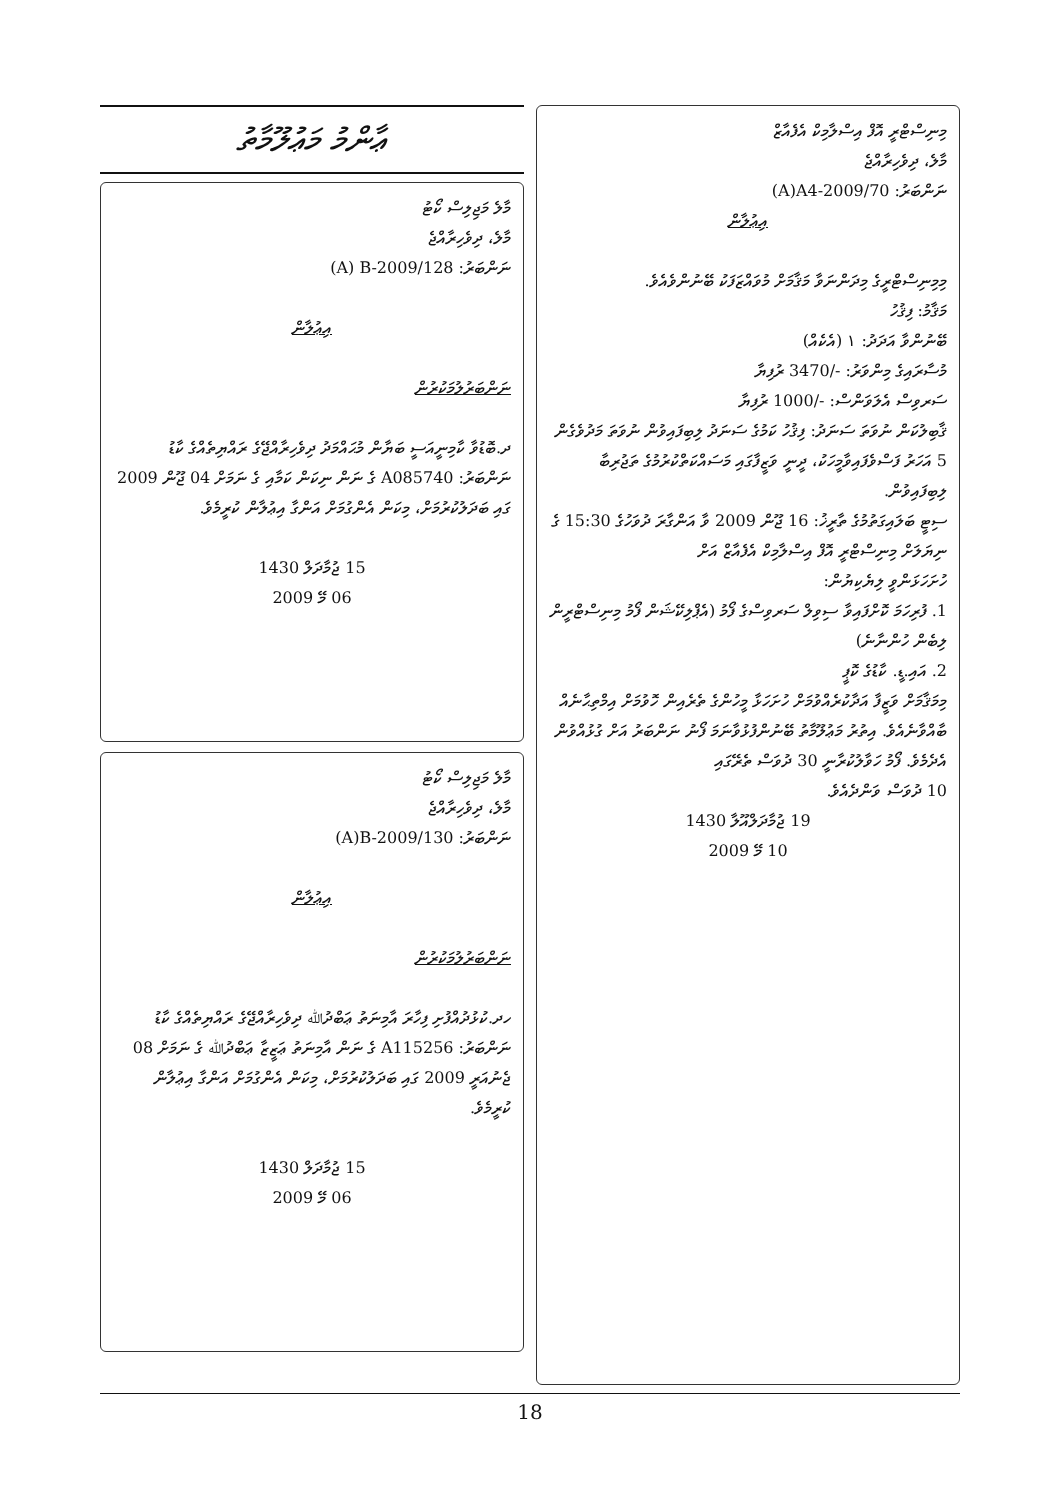މިނިސްޓްރީ އޮފް އިސްލާމިކް އެފެއާޒް
މާލެ، ދިވެހިރާއްޖެ
ނަންބަރު: (A)A4-2009/70
އިޢުލާން
މިމިނިސްޓްރީގެ މިދަންނަވާ މަޤާމަށް މުވައްޒަފަކު ބޭނުންވެއެވެ.
މަޤާމު: ފިޤުހު
ބޭނުންވާ އަދަދު: ١ (އެކެއް)
މުސާރައިގެ މިންވަރު: 3470/- ރުފިޔާ
ސަރވިސް އެލަވަންސް: 1000/- ރުފިޔާ
ޤާބިލުކަން ނުވަތަ ސަނަދު: ފިޤުހު ކަމުގެ ސަނަދު ލިބިފައިވުން ނުވަތަ މަދުވެގެން 5 އަހަރު ފަސްވެފައިވާމީހަކު، ދީނީ ވަޒީފާގައި މަސައްކަތްކުރުމުގެ ތަޖުރިބާ ލިބިފައިވުން.
ސިޓީ ބަލައިގަތުމުގެ ތާރީޚު: 16 ޖޫން 2009 ވާ އަންގާރަ ދުވަހުގެ 15:30 ގެ ނިޔަލަށް މިނިސްޓްރީ އޮފް އިސްލާމިކް އެފެއާޒް އަށް
ހުށަހަޅަންވީ ލިޔެކިޔުން:
1. ފުރިހަމަ ކޮށްފައިވާ ސިވިލް ސަރވިސްގެ ފޯމު (އެޕްލިކޭޝަން ފޯމު މިނިސްޓްރީން ލިބެން ހުންނާނެ)
2. އައި.ޑީ. ކާޑުގެ ކޮޕީ
މިމަޤާމަށް ވަޒީފާ އަދާކުރެއްވުމަށް ހުށަހަޅާ މީހުންގެ ތެރެއިން ހޮވުމަށް އިމްތިޙާނެއް ބާއްވާނެއެވެ. އިތުރު މަޢުލޫމާތު ބޭނުންފުޅުވާނަމަ ފޯނު ނަންބަރު އަށް ގުޅުއްވުން އެދެމެވެ. ފޯމު ހަވާލުކުރާނީ 30 ދުވަސް ތެރޭގައި
10 ދުވަސް ވަންދެއެވެ.
19 ޖުމާދަލްއޫލާ 1430
10 މޭ 2009
ޢާންމު މަޢުލޫމާތު
މާލެ މަޖިލިސް ކޯޓު
މާލެ، ދިވެހިރާއްޖެ
ނަންބަރު: (A) B-2009/128
އިޢުލާން
ނަންބަރުލުމަކުރުން
ދ.ބޮޑުވާ ކާމިނީއަސީ ބަޔާން މުޙައްމަދު ދިވެހިރާއްޖޭގެ ރައްޔިތެއްގެ ކާޑު ނަންބަރު: A085740 ގެ ނަން ނިކަން ކަމާއި ގެ ނަމަށް 04 ޖޫން 2009 ގައި ބަދަލުކުރުމަށް، މިކަން އެންގުމަށް އަންގާ އިޢުލާން ކުރީމެވެ.
15 ޖުމާދަލް 1430
06 މޭ 2009
މާލެ މަޖިލިސް ކޯޓު
މާލެ، ދިވެހިރާއްޖެ
ނަންބަރު: (A)B-2009/130
އިޢުލާން
ނަންބަރުލުމަކުރުން
ހދ.ކުޅުދުއްފުށި ފިހާރަ އާމިނަތު ޢަބްދުﷲ ދިވެހިރާއްޖޭގެ ރައްޔިތެއްގެ ކާޑު ނަންބަރު: A115256 ގެ ނަން އާމިނަތު ޢަޒީޒާ ޢަބްދުﷲ ގެ ނަމަށް 08 ޖެނުއަރީ 2009 ގައި ބަދަލުކުރުމަށް، މިކަން އެންގުމަށް އަންގާ އިޢުލާން ކުރީމެވެ.
15 ޖުމާދަލް 1430
06 މޭ 2009
18